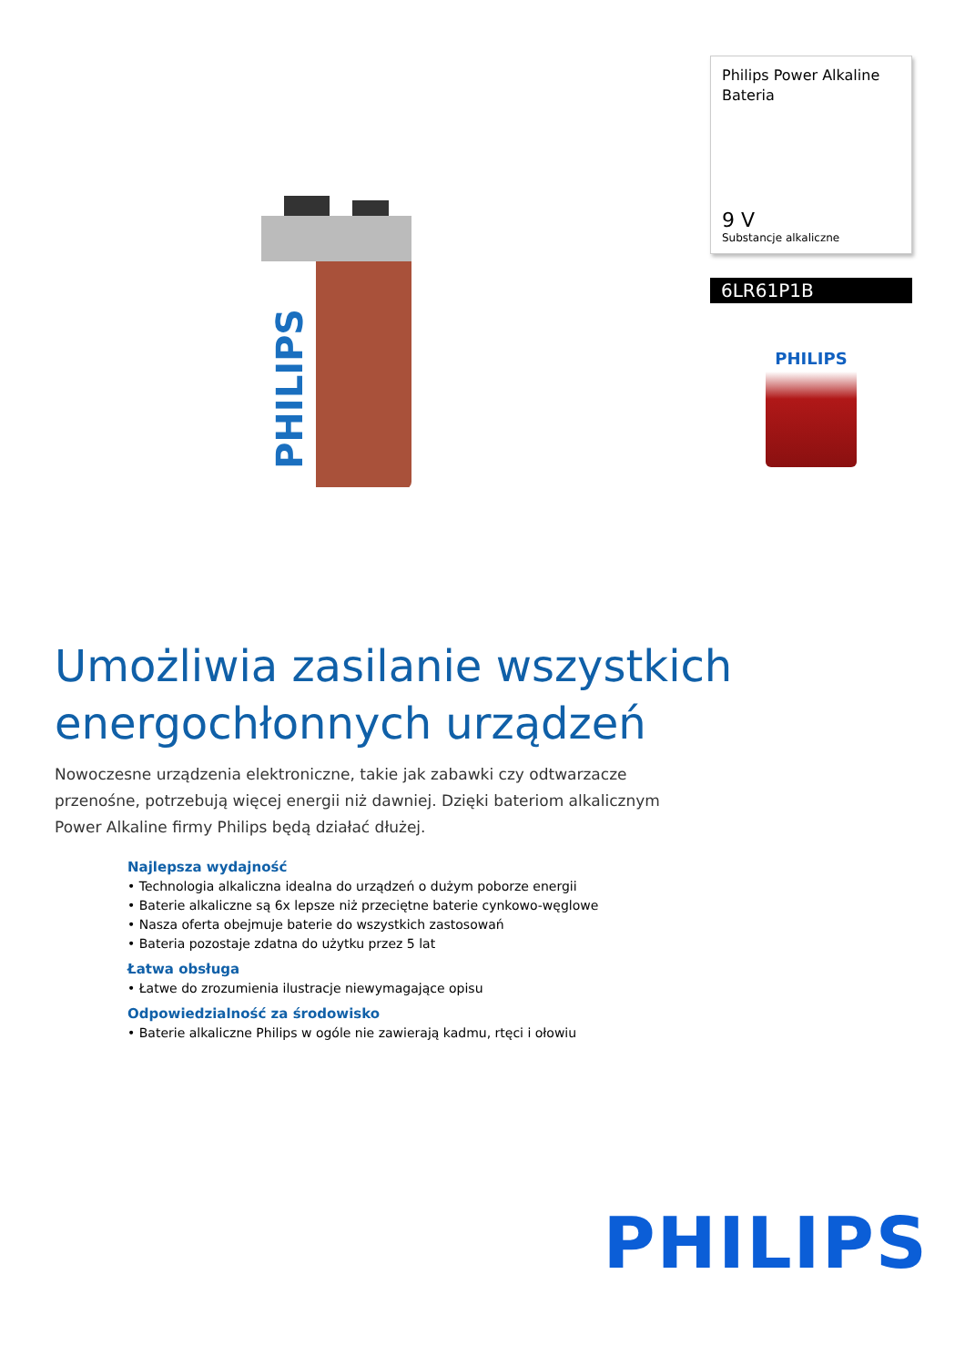PHILIPS
Philips Power Alkaline
Bateria
9 V
Substancje alkaliczne
6LR61P1B
PHILIPS
Umożliwia zasilanie wszystkich energochłonnych urządzeń
Nowoczesne urządzenia elektroniczne, takie jak zabawki czy odtwarzacze przenośne, potrzebują więcej energii niż dawniej. Dzięki bateriom alkalicznym Power Alkaline firmy Philips będą działać dłużej.
Najlepsza wydajność
• Technologia alkaliczna idealna do urządzeń o dużym poborze energii
• Baterie alkaliczne są 6x lepsze niż przeciętne baterie cynkowo-węglowe
• Nasza oferta obejmuje baterie do wszystkich zastosowań
• Bateria pozostaje zdatna do użytku przez 5 lat
Łatwa obsługa
• Łatwe do zrozumienia ilustracje niewymagające opisu
Odpowiedzialność za środowisko
• Baterie alkaliczne Philips w ogóle nie zawierają kadmu, rtęci i ołowiu
PHILIPS